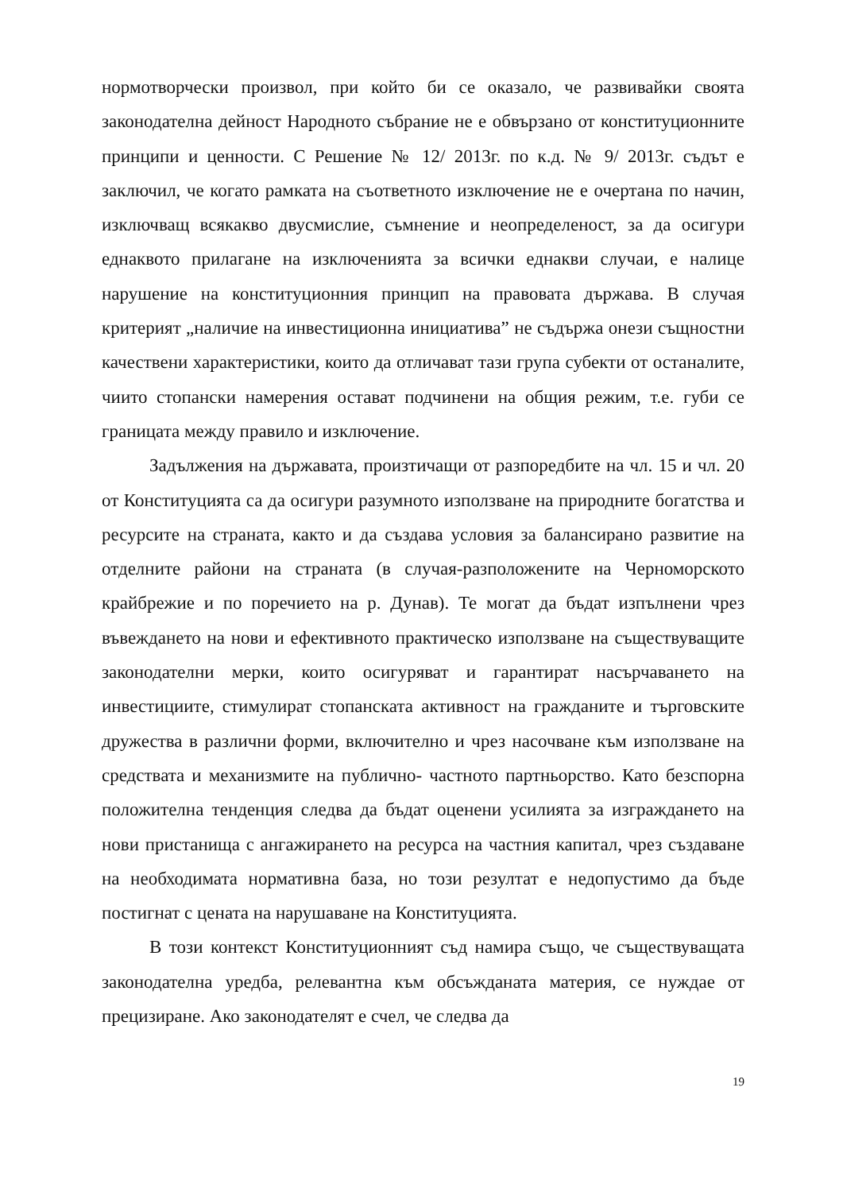нормотворчески произвол, при който би се оказало, че развивайки своята законодателна дейност Народното събрание не е обвързано от конституционните принципи и ценности. С Решение № 12/ 2013г. по к.д. № 9/ 2013г. съдът е заключил, че когато рамката на съответното изключение не е очертана по начин, изключващ всякакво двусмислие, съмнение и неопределеност, за да осигури еднаквото прилагане на изключенията за всички еднакви случаи, е налице нарушение на конституционния принцип на правовата държава. В случая критерият „наличие на инвестиционна инициатива” не съдържа онези същностни качествени характеристики, които да отличават тази група субекти от останалите, чиито стопански намерения остават подчинени на общия режим, т.е. губи се границата между правило и изключение.
Задължения на държавата, произтичащи от разпоредбите на чл. 15 и чл. 20 от Конституцията са да осигури разумното използване на природните богатства и ресурсите на страната, както и да създава условия за балансирано развитие на отделните райони на страната (в случая-разположените на Черноморското крайбрежие и по поречието на р. Дунав). Те могат да бъдат изпълнени чрез въвеждането на нови и ефективното практическо използване на съществуващите законодателни мерки, които осигуряват и гарантират насърчаването на инвестициите, стимулират стопанската активност на гражданите и търговските дружества в различни форми, включително и чрез насочване към използване на средствата и механизмите на публично- частното партньорство. Като безспорна положителна тенденция следва да бъдат оценени усилията за изграждането на нови пристанища с ангажирането на ресурса на частния капитал, чрез създаване на необходимата нормативна база, но този резултат е недопустимо да бъде постигнат с цената на нарушаване на Конституцията.
В този контекст Конституционният съд намира също, че съществуващата законодателна уредба, релевантна към обсъжданата материя, се нуждае от прецизиране. Ако законодателят е счел, че следва да
19